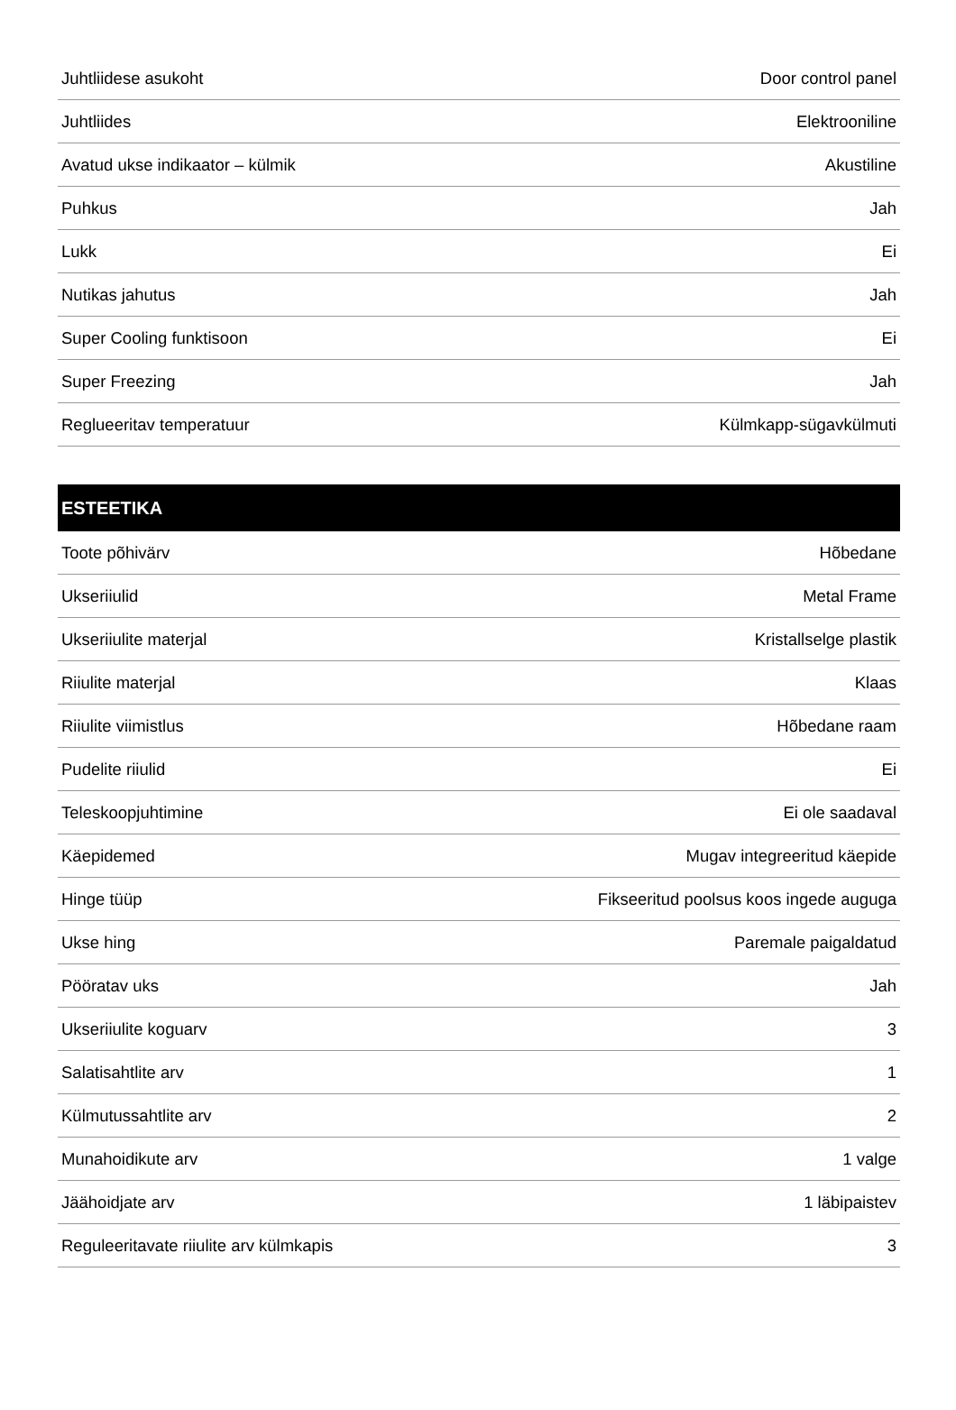| Juhtliidese asukoht | Door control panel |
| Juhtliides | Elektrooniline |
| Avatud ukse indikaator – külmik | Akustiline |
| Puhkus | Jah |
| Lukk | Ei |
| Nutikas jahutus | Jah |
| Super Cooling funktisoon | Ei |
| Super Freezing | Jah |
| Reglueeritav temperatuur | Külmkapp-sügavkülmuti |
| ESTEETIKA | |
| --- | --- |
| Toote põhivärv | Hõbedane |
| Ukseriiulid | Metal Frame |
| Ukseriiulite materjal | Kristallselge plastik |
| Riiulite materjal | Klaas |
| Riiulite viimistlus | Hõbedane raam |
| Pudelite riiulid | Ei |
| Teleskoopjuhtimine | Ei ole saadaval |
| Käepidemed | Mugav integreeritud käepide |
| Hinge tüüp | Fikseeritud poolsus koos ingede auguga |
| Ukse hing | Paremale paigaldatud |
| Pööratav uks | Jah |
| Ukseriiulite koguarv | 3 |
| Salatisahtlite arv | 1 |
| Külmutussahtlite arv | 2 |
| Munahoidikute arv | 1 valge |
| Jäähoidjate arv | 1 läbipaistev |
| Reguleeritavate riiulite arv külmkapis | 3 |